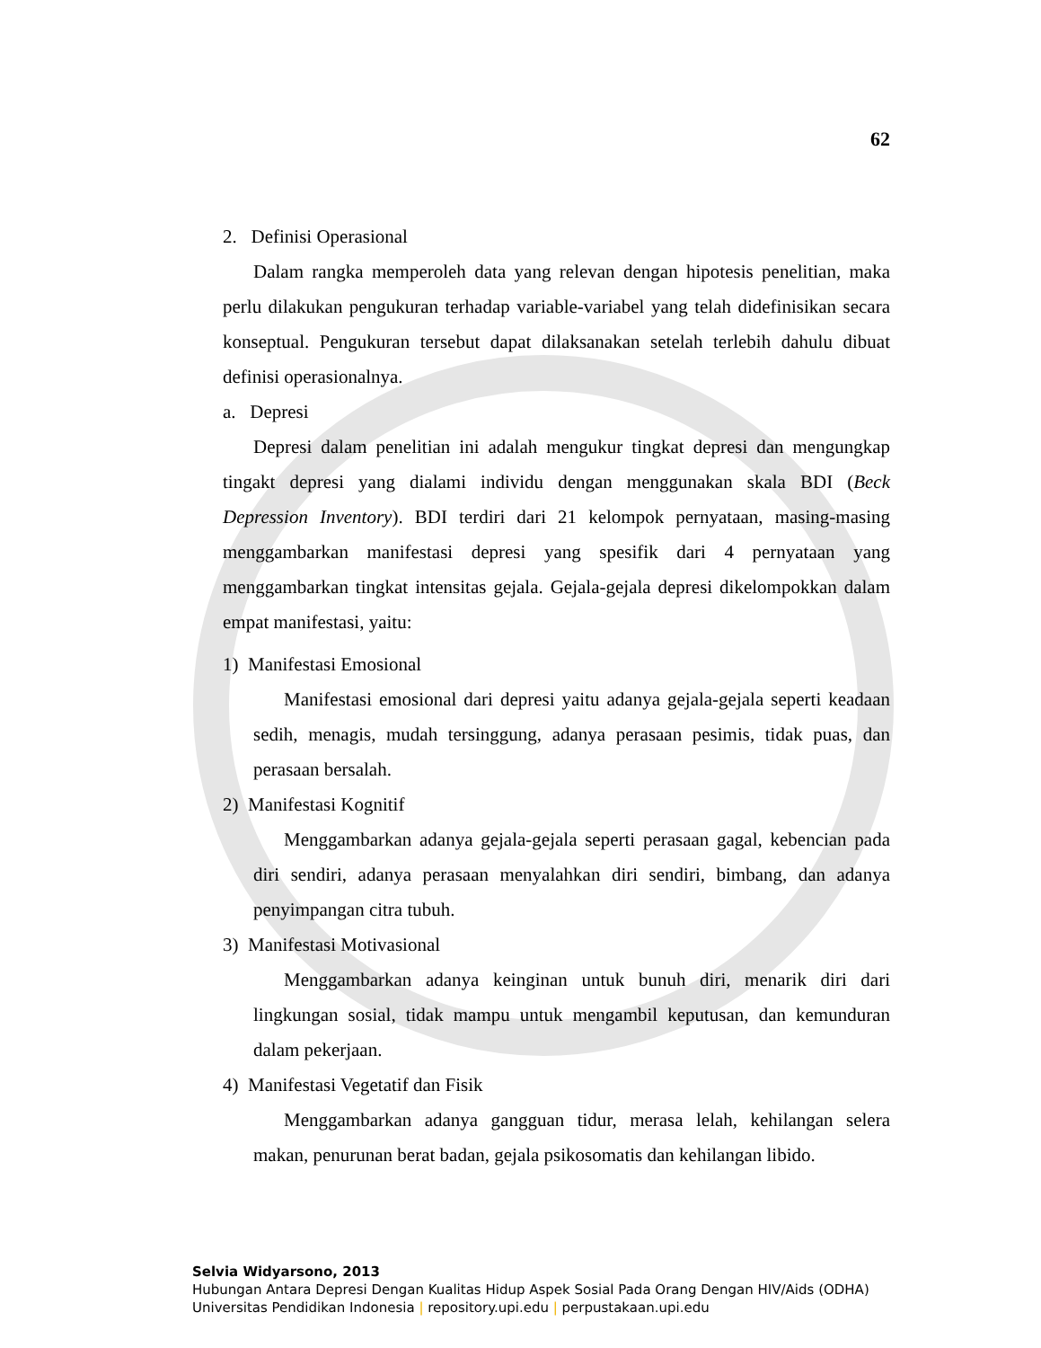62
2. Definisi Operasional
Dalam rangka memperoleh data yang relevan dengan hipotesis penelitian, maka perlu dilakukan pengukuran terhadap variable-variabel yang telah didefinisikan secara konseptual. Pengukuran tersebut dapat dilaksanakan setelah terlebih dahulu dibuat definisi operasionalnya.
a. Depresi
Depresi dalam penelitian ini adalah mengukur tingkat depresi dan mengungkap tingakt depresi yang dialami individu dengan menggunakan skala BDI (Beck Depression Inventory). BDI terdiri dari 21 kelompok pernyataan, masing-masing menggambarkan manifestasi depresi yang spesifik dari 4 pernyataan yang menggambarkan tingkat intensitas gejala. Gejala-gejala depresi dikelompokkan dalam empat manifestasi, yaitu:
1) Manifestasi Emosional
Manifestasi emosional dari depresi yaitu adanya gejala-gejala seperti keadaan sedih, menagis, mudah tersinggung, adanya perasaan pesimis, tidak puas, dan perasaan bersalah.
2) Manifestasi Kognitif
Menggambarkan adanya gejala-gejala seperti perasaan gagal, kebencian pada diri sendiri, adanya perasaan menyalahkan diri sendiri, bimbang, dan adanya penyimpangan citra tubuh.
3) Manifestasi Motivasional
Menggambarkan adanya keinginan untuk bunuh diri, menarik diri dari lingkungan sosial, tidak mampu untuk mengambil keputusan, dan kemunduran dalam pekerjaan.
4) Manifestasi Vegetatif dan Fisik
Menggambarkan adanya gangguan tidur, merasa lelah, kehilangan selera makan, penurunan berat badan, gejala psikosomatis dan kehilangan libido.
Selvia Widyarsono, 2013
Hubungan Antara Depresi Dengan Kualitas Hidup Aspek Sosial Pada Orang Dengan HIV/Aids (ODHA)
Universitas Pendidikan Indonesia | repository.upi.edu | perpustakaan.upi.edu